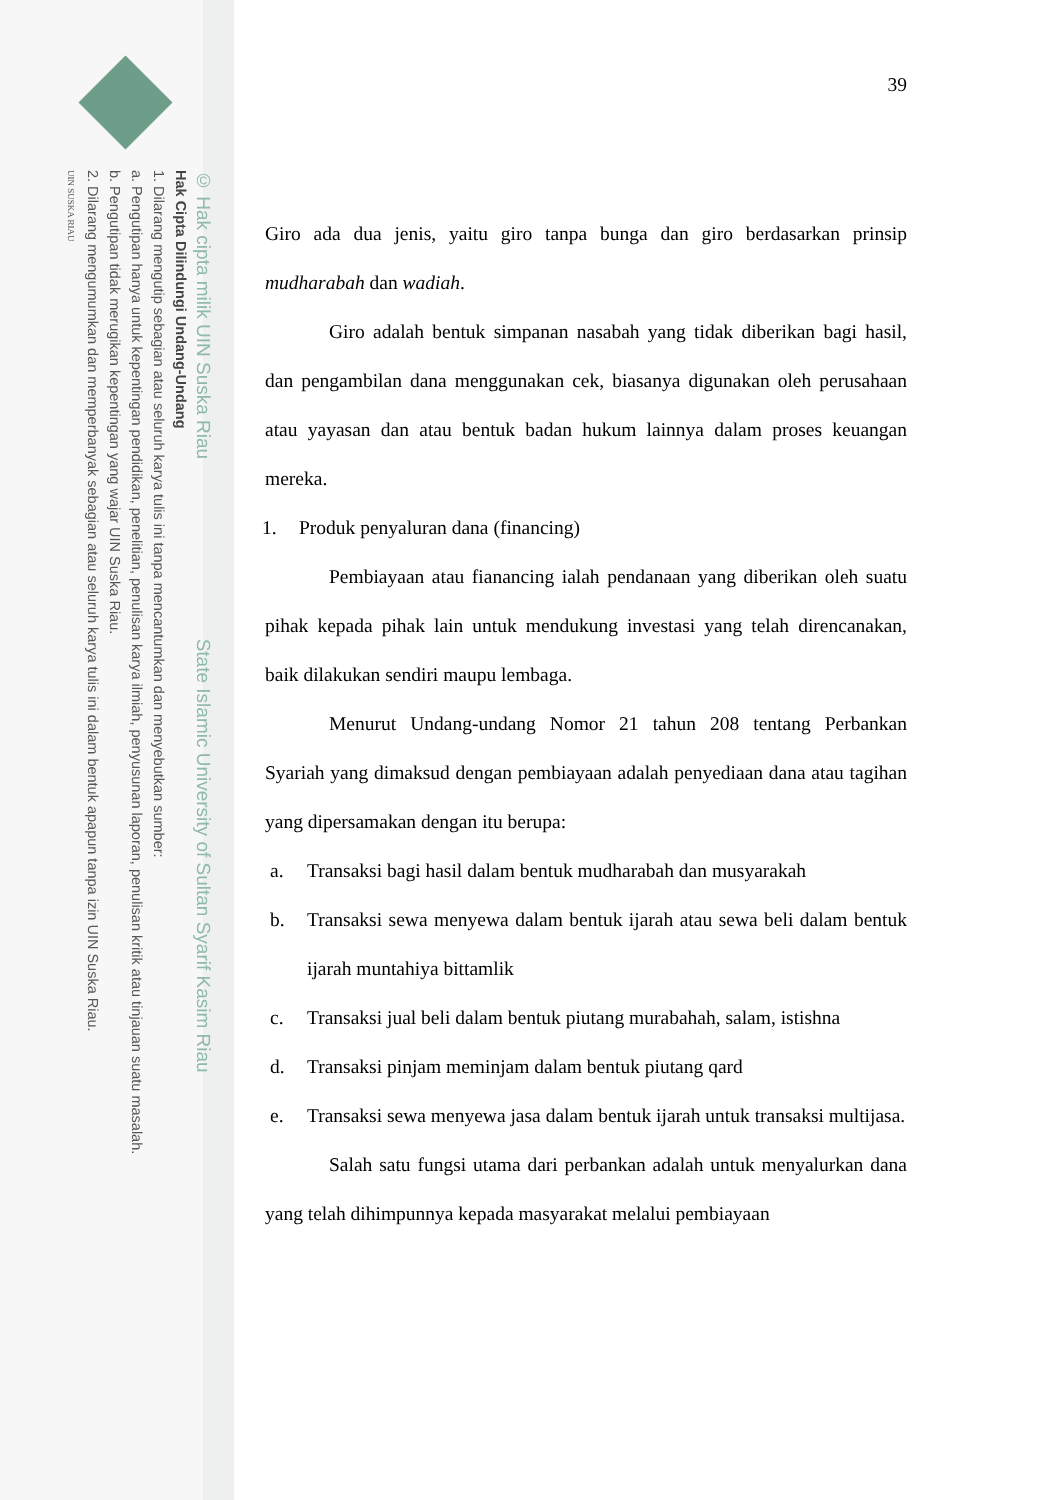© Hak cipta milik UIN Suska Riau State Islamic University of Sultan Syarif Kasim Riau
Hak Cipta Dilindungi Undang-Undang
1. Dilarang mengutip sebagian atau seluruh karya tulis ini tanpa mencantumkan dan menyebutkan sumber:
a. Pengutipan hanya untuk kepentingan pendidikan, penelitian, penulisan karya ilmiah, penyusunan laporan, penulisan kritik atau tinjauan suatu masalah.
b. Pengutipan tidak merugikan kepentingan yang wajar UIN Suska Riau.
2. Dilarang mengumumkan dan memperbanyak sebagian atau seluruh karya tulis ini dalam bentuk apapun tanpa izin UIN Suska Riau.
UIN SUSKA RIAU
39
Giro ada dua jenis, yaitu giro tanpa bunga dan giro berdasarkan prinsip mudharabah dan wadiah.
Giro adalah bentuk simpanan nasabah yang tidak diberikan bagi hasil, dan pengambilan dana menggunakan cek, biasanya digunakan oleh perusahaan atau yayasan dan atau bentuk badan hukum lainnya dalam proses keuangan mereka.
1. Produk penyaluran dana (financing)
Pembiayaan atau fianancing ialah pendanaan yang diberikan oleh suatu pihak kepada pihak lain untuk mendukung investasi yang telah direncanakan, baik dilakukan sendiri maupu lembaga.
Menurut Undang-undang Nomor 21 tahun 208 tentang Perbankan Syariah yang dimaksud dengan pembiayaan adalah penyediaan dana atau tagihan yang dipersamakan dengan itu berupa:
a. Transaksi bagi hasil dalam bentuk mudharabah dan musyarakah
b. Transaksi sewa menyewa dalam bentuk ijarah atau sewa beli dalam bentuk ijarah muntahiya bittamlik
c. Transaksi jual beli dalam bentuk piutang murabahah, salam, istishna
d. Transaksi pinjam meminjam dalam bentuk piutang qard
e. Transaksi sewa menyewa jasa dalam bentuk ijarah untuk transaksi multijasa.
Salah satu fungsi utama dari perbankan adalah untuk menyalurkan dana yang telah dihimpunnya kepada masyarakat melalui pembiayaan